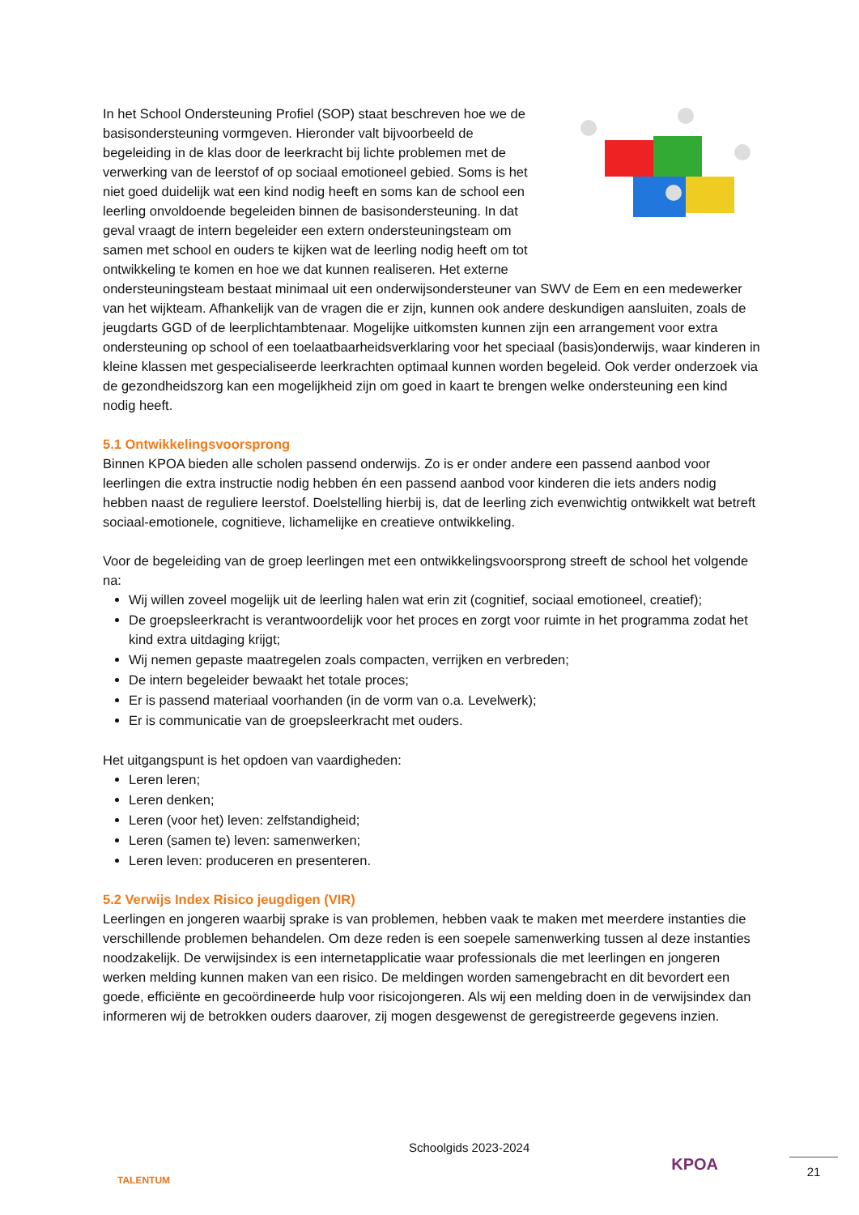In het School Ondersteuning Profiel (SOP) staat beschreven hoe we de basisondersteuning vormgeven. Hieronder valt bijvoorbeeld de begeleiding in de klas door de leerkracht bij lichte problemen met de verwerking van de leerstof of op sociaal emotioneel gebied. Soms is het niet goed duidelijk wat een kind nodig heeft en soms kan de school een leerling onvoldoende begeleiden binnen de basisondersteuning. In dat geval vraagt de intern begeleider een extern ondersteuningsteam om samen met school en ouders te kijken wat de leerling nodig heeft om tot ontwikkeling te komen en hoe we dat kunnen realiseren. Het externe ondersteuningsteam bestaat minimaal uit een onderwijsondersteuner van SWV de Eem en een medewerker van het wijkteam. Afhankelijk van de vragen die er zijn, kunnen ook andere deskundigen aansluiten, zoals de jeugdarts GGD of de leerplichtambtenaar. Mogelijke uitkomsten kunnen zijn een arrangement voor extra ondersteuning op school of een toelaatbaarheidsverklaring voor het speciaal (basis)onderwijs, waar kinderen in kleine klassen met gespecialiseerde leerkrachten optimaal kunnen worden begeleid. Ook verder onderzoek via de gezondheidszorg kan een mogelijkheid zijn om goed in kaart te brengen welke ondersteuning een kind nodig heeft.
5.1 Ontwikkelingsvoorsprong
Binnen KPOA bieden alle scholen passend onderwijs. Zo is er onder andere een passend aanbod voor leerlingen die extra instructie nodig hebben én een passend aanbod voor kinderen die iets anders nodig hebben naast de reguliere leerstof. Doelstelling hierbij is, dat de leerling zich evenwichtig ontwikkelt wat betreft sociaal-emotionele, cognitieve, lichamelijke en creatieve ontwikkeling.
Voor de begeleiding van de groep leerlingen met een ontwikkelingsvoorsprong streeft de school het volgende na:
Wij willen zoveel mogelijk uit de leerling halen wat erin zit (cognitief, sociaal emotioneel, creatief);
De groepsleerkracht is verantwoordelijk voor het proces en zorgt voor ruimte in het programma zodat het kind extra uitdaging krijgt;
Wij nemen gepaste maatregelen zoals compacten, verrijken en verbreden;
De intern begeleider bewaakt het totale proces;
Er is passend materiaal voorhanden (in de vorm van o.a. Levelwerk);
Er is communicatie van de groepsleerkracht met ouders.
Het uitgangspunt is het opdoen van vaardigheden:
Leren leren;
Leren denken;
Leren (voor het) leven: zelfstandigheid;
Leren (samen te) leven: samenwerken;
Leren leven: produceren en presenteren.
5.2 Verwijs Index Risico jeugdigen (VIR)
Leerlingen en jongeren waarbij sprake is van problemen, hebben vaak te maken met meerdere instanties die verschillende problemen behandelen. Om deze reden is een soepele samenwerking tussen al deze instanties noodzakelijk. De verwijsindex is een internetapplicatie waar professionals die met leerlingen en jongeren werken melding kunnen maken van een risico. De meldingen worden samengebracht en dit bevordert een goede, efficiënte en gecoördineerde hulp voor risicojongeren. Als wij een melding doen in de verwijsindex dan informeren wij de betrokken ouders daarover, zij mogen desgewenst de geregistreerde gegevens inzien.
TALENTUM
Schoolgids 2023-2024
KPOA
21